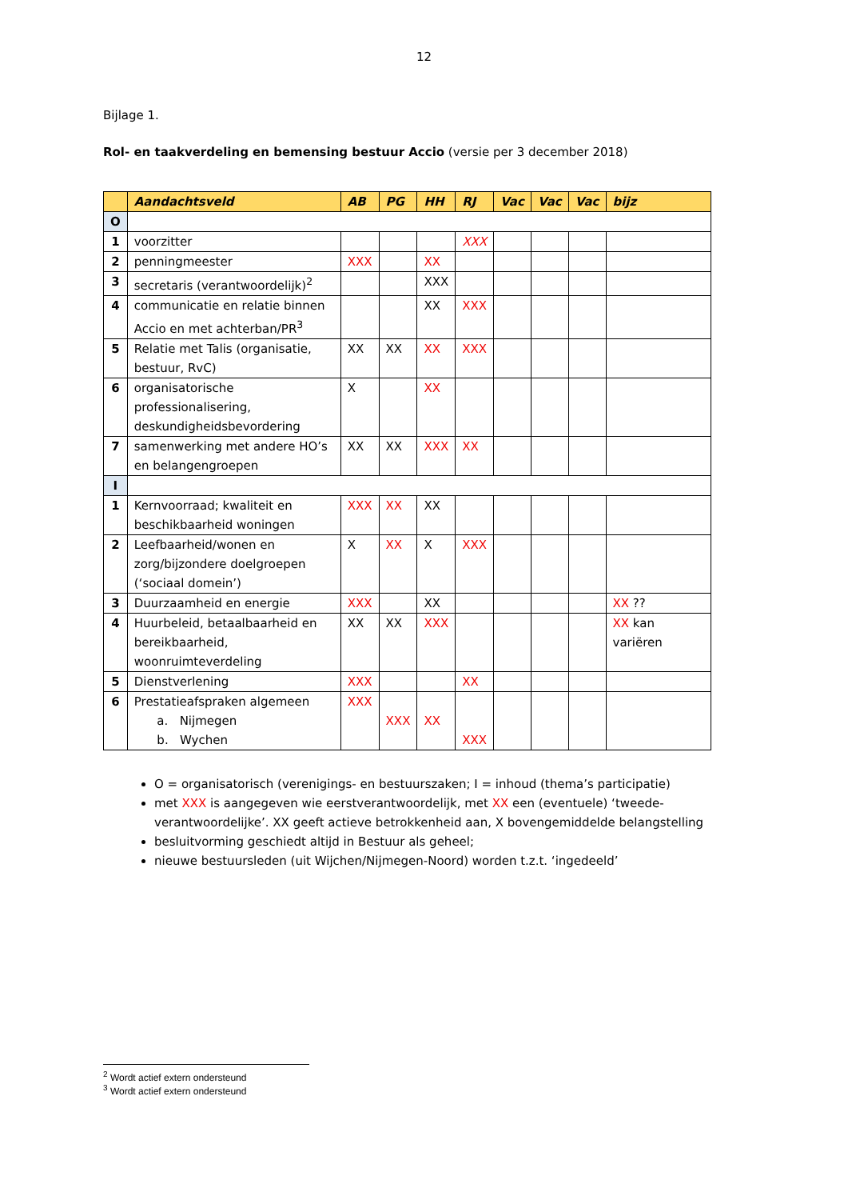12
Bijlage 1.
Rol- en taakverdeling en bemensing bestuur Accio (versie per 3 december 2018)
| | Aandachtsveld | AB | PG | HH | RJ | Vac | Vac | Vac | bijz |
| --- | --- | --- | --- | --- | --- | --- | --- | --- | --- |
| O | | | | | | | | | |
| 1 | voorzitter | | | | XXX | | | | |
| 2 | penningmeester | XXX | | XX | | | | | |
| 3 | secretaris (verantwoordelijk)<sup>2</sup> | | | XXX | | | | | |
| 4 | communicatie en relatie binnen Accio en met achterban/PR<sup>3</sup> | | | XX | XXX | | | | |
| 5 | Relatie met Talis (organisatie, bestuur, RvC) | XX | XX | XX | XXX | | | | |
| 6 | organisatorische professionalisering, deskundigheidsbevordering | X | | XX | | | | | |
| 7 | samenwerking met andere HO’s en belangengroepen | XX | XX | XXX | XX | | | | |
| I | | | | | | | | | |
| 1 | Kernvoorraad; kwaliteit en beschikbaarheid woningen | XXX | XX | XX | | | | | |
| 2 | Leefbaarheid/wonen en zorg/bijzondere doelgroepen (‘sociaal domein’) | X | XX | X | XXX | | | | |
| 3 | Duurzaamheid en energie | XXX | | XX | | | | | XX ?? |
| 4 | Huurbeleid, betaalbaarheid en bereikbaarheid, woonruimteverdeling | XX | XX | XXX | | | | | XX kan variëren |
| 5 | Dienstverlening | XXX | | | XX | | | | |
| 6 | Prestatieafspraken algemeen a. Nijmegen b. Wychen | XXX | XXX | XX | XXX | | | | |
O = organisatorisch (verenigings- en bestuurszaken; I = inhoud (thema’s participatie)
met XXX is aangegeven wie eerstverantwoordelijk, met XX een (eventuele) ‘tweede-verantwoordelijke’. XX geeft actieve betrokkenheid aan, X bovengemiddelde belangstelling
besluitvorming geschiedt altijd in Bestuur als geheel;
nieuwe bestuursleden (uit Wijchen/Nijmegen-Noord) worden t.z.t. ‘ingedeeld’
<sup>2</sup> Wordt actief extern ondersteund
<sup>3</sup> Wordt actief extern ondersteund